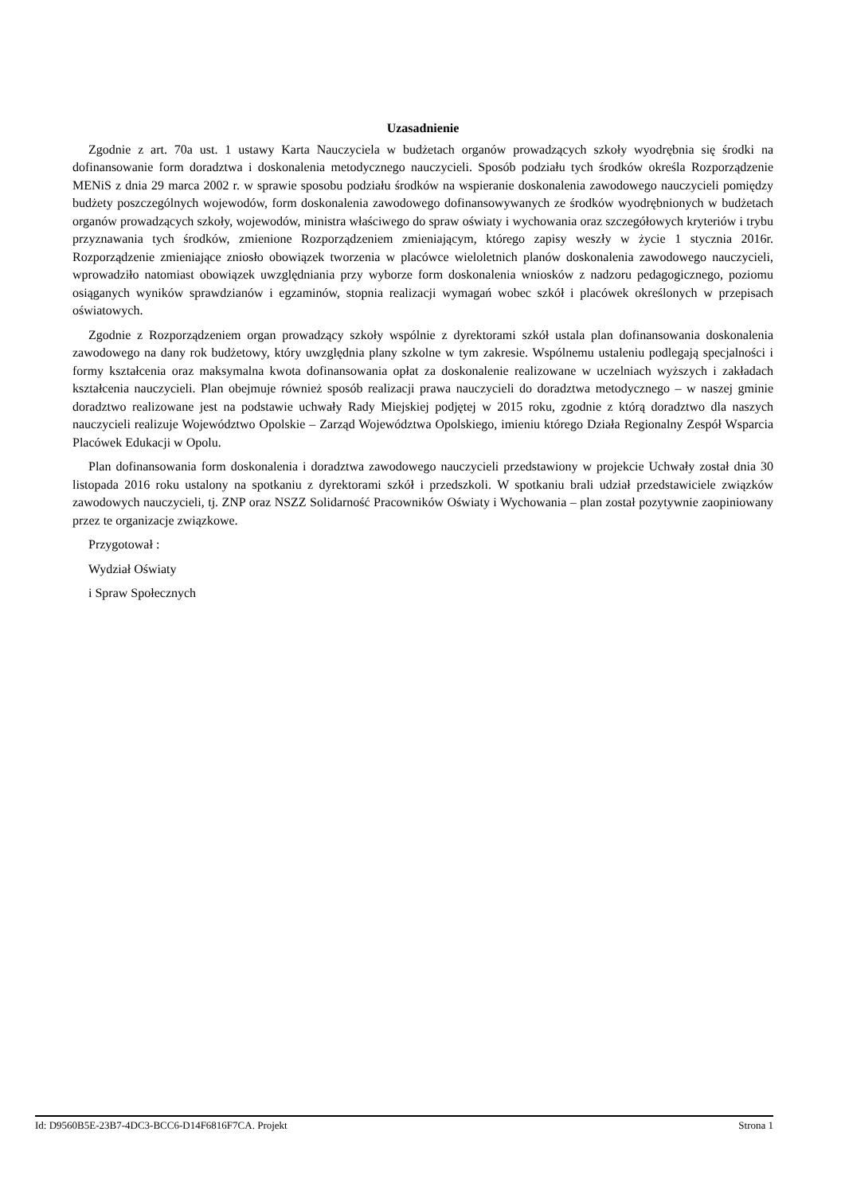Uzasadnienie
Zgodnie z art. 70a ust. 1 ustawy Karta Nauczyciela w budżetach organów prowadzących szkoły wyodrębnia się środki na dofinansowanie form doradztwa i doskonalenia metodycznego nauczycieli. Sposób podziału tych środków określa Rozporządzenie MENiS z dnia 29 marca 2002 r. w sprawie sposobu podziału środków na wspieranie doskonalenia zawodowego nauczycieli pomiędzy budżety poszczególnych wojewodów, form doskonalenia zawodowego dofinansowywanych ze środków wyodrębnionych w budżetach organów prowadzących szkoły, wojewodów, ministra właściwego do spraw oświaty i wychowania oraz szczegółowych kryteriów i trybu przyznawania tych środków, zmienione Rozporządzeniem zmieniającym, którego zapisy weszły w życie 1 stycznia 2016r. Rozporządzenie zmieniające zniosło obowiązek tworzenia w placówce wieloletnich planów doskonalenia zawodowego nauczycieli, wprowadziło natomiast obowiązek uwzględniania przy wyborze form doskonalenia wniosków z nadzoru pedagogicznego, poziomu osiąganych wyników sprawdzianów i egzaminów, stopnia realizacji wymagań wobec szkół i placówek określonych w przepisach oświatowych.
Zgodnie z Rozporządzeniem organ prowadzący szkoły wspólnie z dyrektorami szkół ustala plan dofinansowania doskonalenia zawodowego na dany rok budżetowy, który uwzględnia plany szkolne w tym zakresie. Wspólnemu ustaleniu podlegają specjalności i formy kształcenia oraz maksymalna kwota dofinansowania opłat za doskonalenie realizowane w uczelniach wyższych i zakładach kształcenia nauczycieli. Plan obejmuje również sposób realizacji prawa nauczycieli do doradztwa metodycznego – w naszej gminie doradztwo realizowane jest na podstawie uchwały Rady Miejskiej podjętej w 2015 roku, zgodnie z którą doradztwo dla naszych nauczycieli realizuje Województwo Opolskie – Zarząd Województwa Opolskiego, imieniu którego Działa Regionalny Zespół Wsparcia Placówek Edukacji w Opolu.
Plan dofinansowania form doskonalenia i doradztwa zawodowego nauczycieli przedstawiony w projekcie Uchwały został dnia 30 listopada 2016 roku ustalony na spotkaniu z dyrektorami szkół i przedszkoli. W spotkaniu brali udział przedstawiciele związków zawodowych nauczycieli, tj. ZNP oraz NSZZ Solidarność Pracowników Oświaty i Wychowania – plan został pozytywnie zaopiniowany przez te organizacje związkowe.
Przygotował :
Wydział Oświaty
i Spraw Społecznych
Id: D9560B5E-23B7-4DC3-BCC6-D14F6816F7CA. Projekt Strona 1